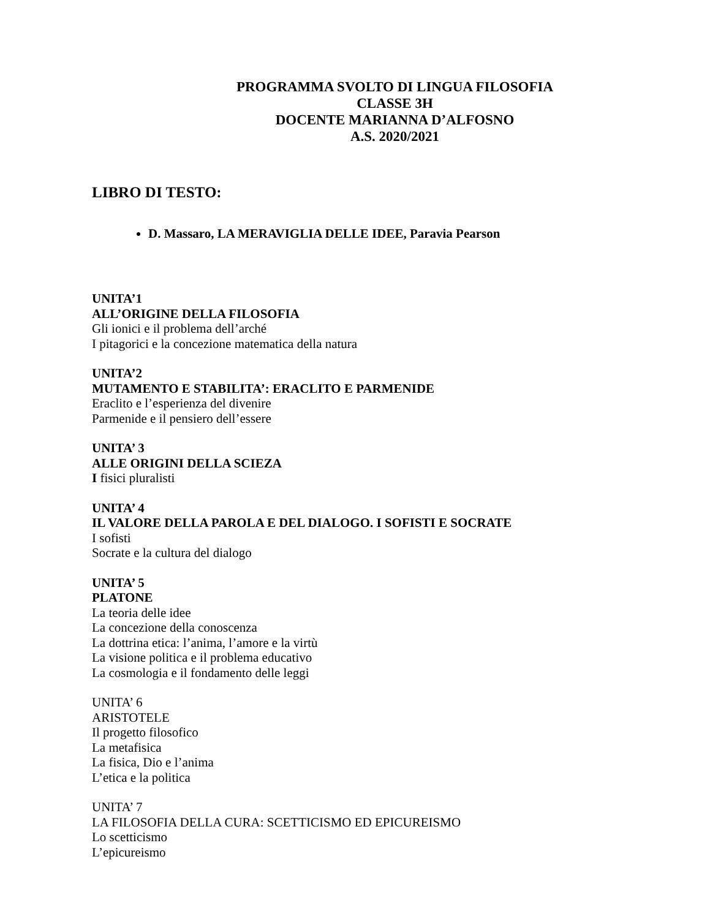PROGRAMMA SVOLTO DI LINGUA FILOSOFIA
CLASSE 3H
DOCENTE MARIANNA D’ALFOSNO
A.S. 2020/2021
LIBRO DI TESTO:
D. Massaro, LA MERAVIGLIA DELLE IDEE, Paravia Pearson
UNITA’1
ALL’ORIGINE DELLA FILOSOFIA
Gli ionici e il problema dell’arché
I pitagorici e la concezione matematica della natura
UNITA’2
MUTAMENTO E STABILITA’: ERACLITO E PARMENIDE
Eraclito e l’esperienza del divenire
Parmenide e il pensiero dell’essere
UNITA’ 3
ALLE ORIGINI DELLA SCIEZA
I fisici pluralisti
UNITA’ 4
IL VALORE DELLA PAROLA E DEL DIALOGO. I SOFISTI E SOCRATE
I sofisti
Socrate e la cultura del dialogo
UNITA’ 5
PLATONE
La teoria delle idee
La concezione della conoscenza
La dottrina etica: l’anima, l’amore e la virtù
La visione politica e il problema educativo
La cosmologia e il fondamento delle leggi
UNITA’ 6
ARISTOTELE
Il progetto filosofico
La metafisica
La fisica, Dio e l’anima
L’etica e la politica
UNITA’ 7
LA FILOSOFIA DELLA CURA: SCETTICISMO ED EPICUREISMO
Lo scetticismo
L’epicureismo